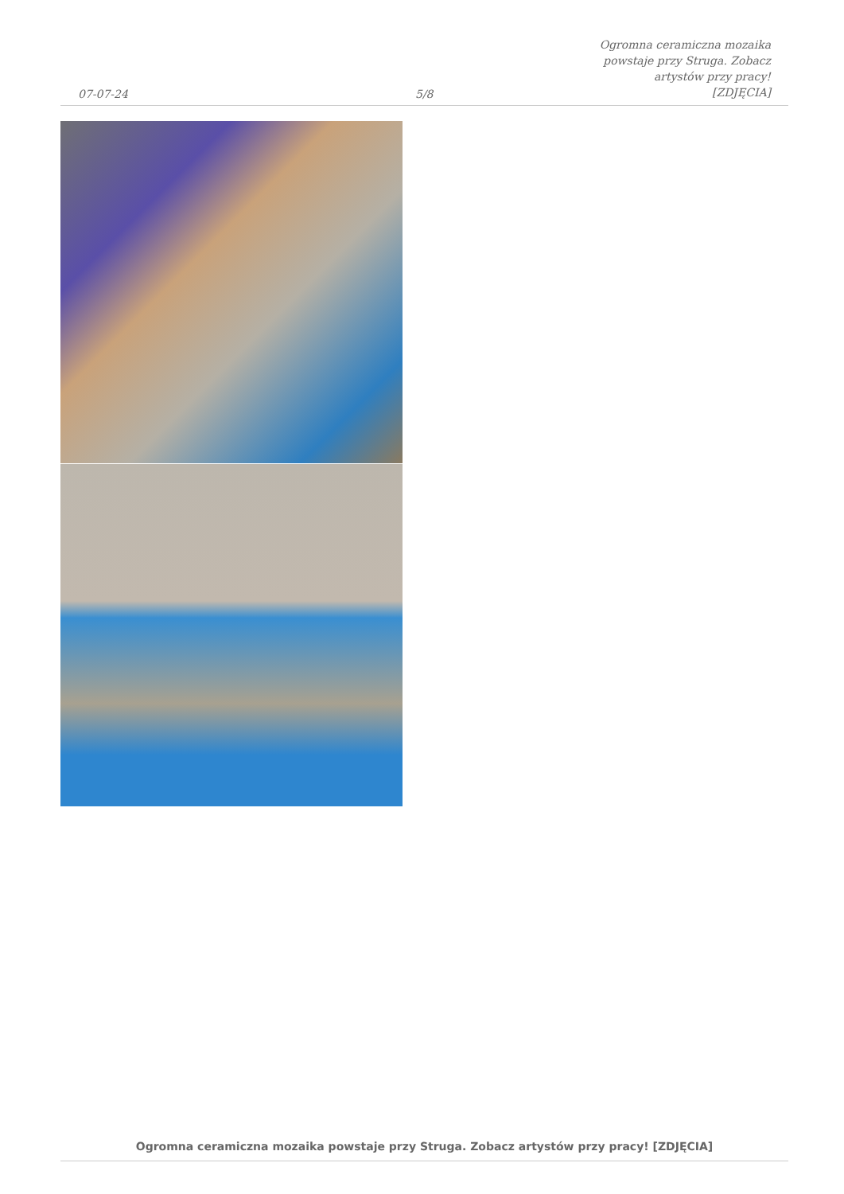07-07-24
5/8
Ogromna ceramiczna mozaika powstaje przy Struga. Zobacz artystów przy pracy! [ZDJĘCIA]
Ogromna ceramiczna mozaika powstaje przy Struga. Zobacz artystów przy pracy! [ZDJĘCIA]